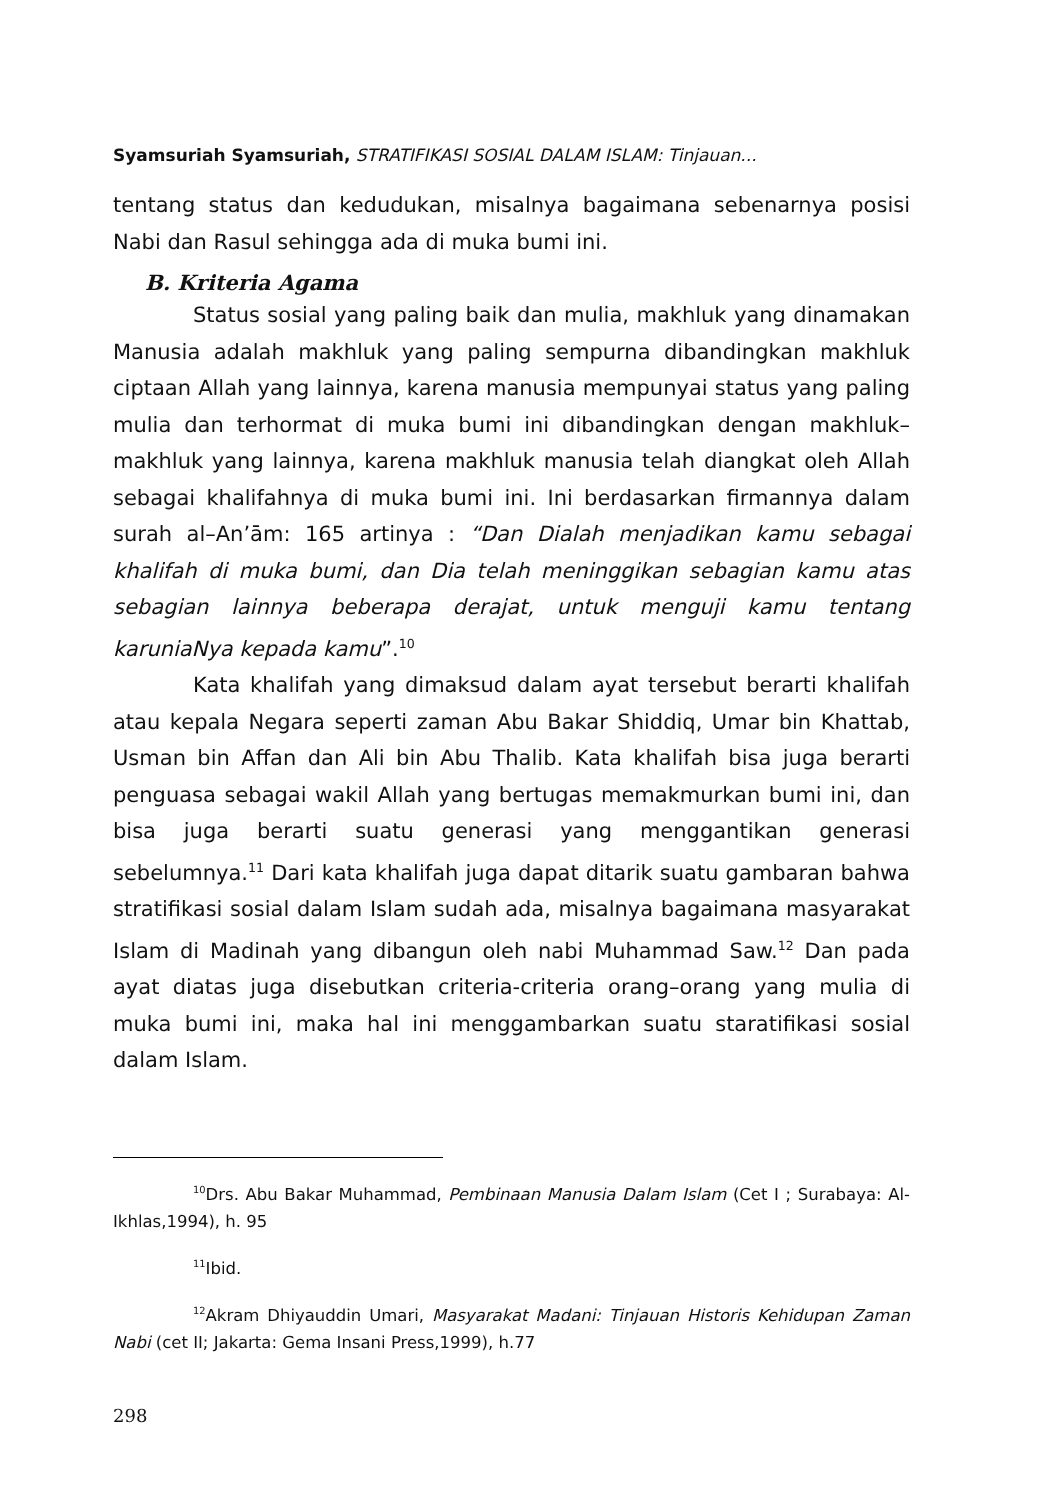Syamsuriah Syamsuriah, STRATIFIKASI SOSIAL DALAM ISLAM: Tinjauan...
tentang status dan kedudukan, misalnya bagaimana sebenarnya posisi Nabi dan Rasul sehingga ada di muka bumi ini.
B. Kriteria Agama
Status sosial yang paling baik dan mulia, makhluk yang dinamakan Manusia adalah makhluk yang paling sempurna dibandingkan makhluk ciptaan Allah yang lainnya, karena manusia mempunyai status yang paling mulia dan terhormat di muka bumi ini dibandingkan dengan makhluk– makhluk yang lainnya, karena makhluk manusia telah diangkat oleh Allah sebagai khalifahnya di muka bumi ini. Ini berdasarkan firmannya dalam surah al–An’ām: 165 artinya : “Dan Dialah menjadikan kamu sebagai khalifah di muka bumi, dan Dia telah meninggikan sebagian kamu atas sebagian lainnya beberapa derajat, untuk menguji kamu tentang karuniaNya kepada kamu”.<sup>10</sup>
Kata khalifah yang dimaksud dalam ayat tersebut berarti khalifah atau kepala Negara seperti zaman Abu Bakar Shiddiq, Umar bin Khattab, Usman bin Affan dan Ali bin Abu Thalib. Kata khalifah bisa juga berarti penguasa sebagai wakil Allah yang bertugas memakmurkan bumi ini, dan bisa juga berarti suatu generasi yang menggantikan generasi sebelumnya.<sup>11</sup> Dari kata khalifah juga dapat ditarik suatu gambaran bahwa stratifikasi sosial dalam Islam sudah ada, misalnya bagaimana masyarakat Islam di Madinah yang dibangun oleh nabi Muhammad Saw.<sup>12</sup> Dan pada ayat diatas juga disebutkan criteria-criteria orang–orang yang mulia di muka bumi ini, maka hal ini menggambarkan suatu staratifikasi sosial dalam Islam.
<sup>10</sup> Drs. Abu Bakar Muhammad, Pembinaan Manusia Dalam Islam (Cet I ; Surabaya: Al-Ikhlas,1994), h. 95
<sup>11</sup> Ibid.
<sup>12</sup> Akram Dhiyauddin Umari, Masyarakat Madani: Tinjauan Historis Kehidupan Zaman Nabi (cet II; Jakarta: Gema Insani Press,1999), h.77
298